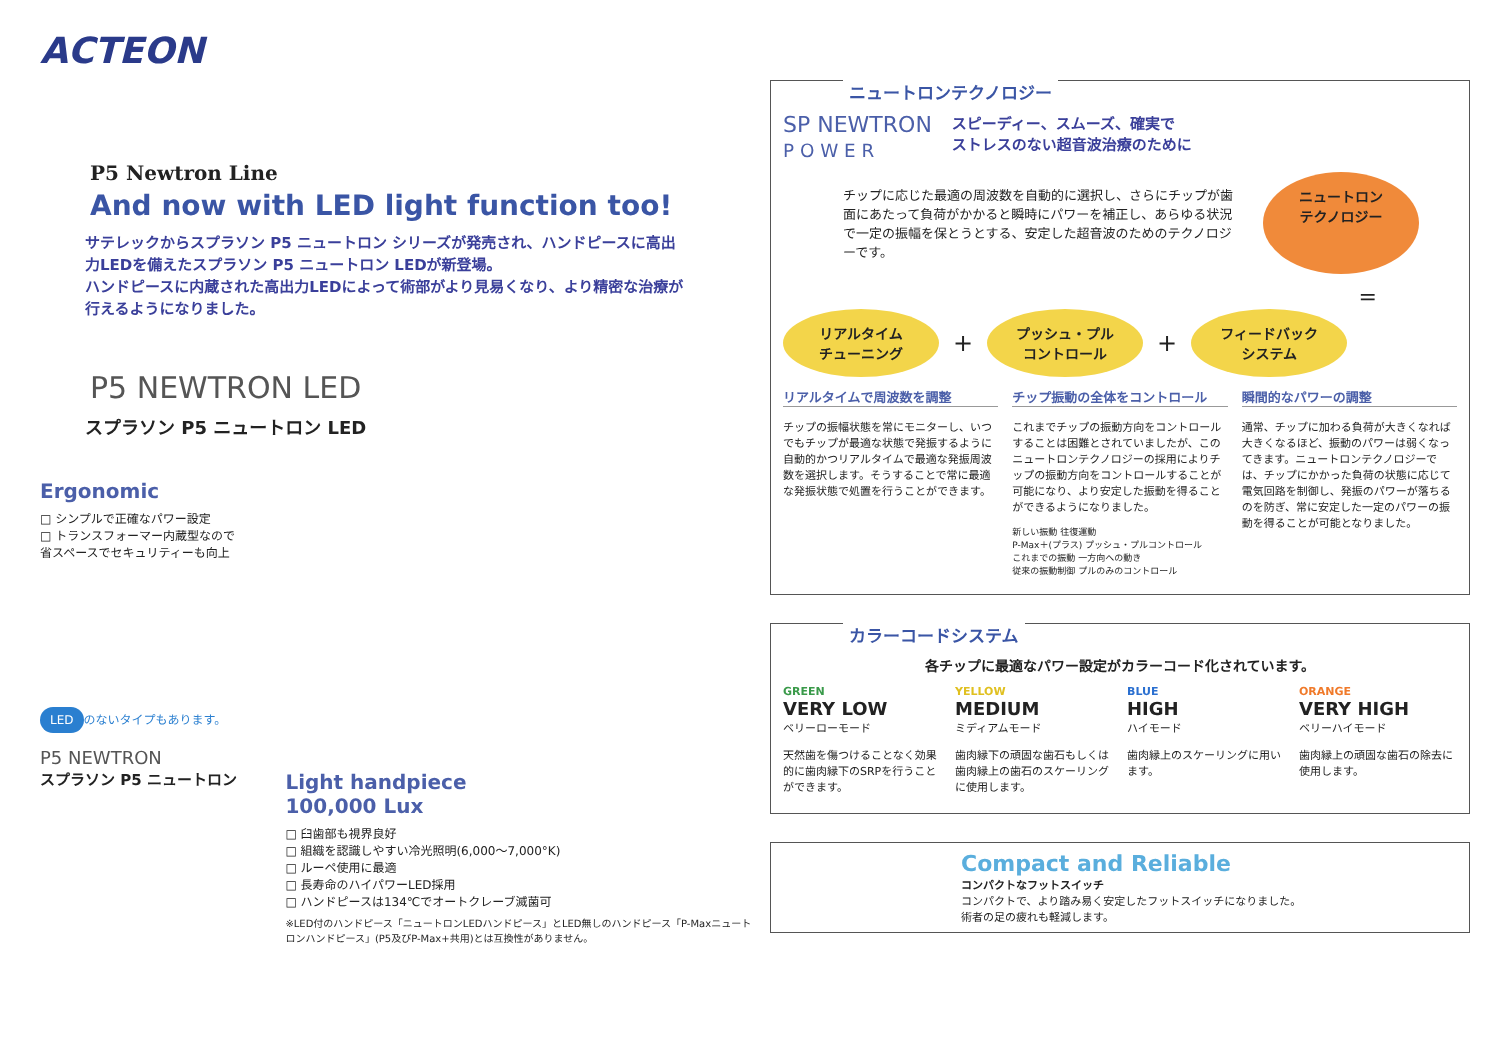ACTEON
P5 Newtron Line
And now with LED light function too!
サテレックからスプラソン P5 ニュートロン シリーズが発売され、ハンドピースに高出力LEDを備えたスプラソン P5 ニュートロン LEDが新登場。
ハンドピースに内蔵された高出力LEDによって術部がより見易くなり、より精密な治療が行えるようになりました。
P5 NEWTRON LED
スプラソン P5 ニュートロン LED
Ergonomic
□ シンプルで正確なパワー設定
□ トランスフォーマー内蔵型なので
省スペースでセキュリティーも向上
LED のないタイプもあります。
P5 NEWTRON
スプラソン P5 ニュートロン
Light handpiece
100,000 Lux
□ 臼歯部も視界良好
□ 組織を認識しやすい冷光照明(6,000〜7,000°K)
□ ルーペ使用に最適
□ 長寿命のハイパワーLED採用
□ ハンドピースは134℃でオートクレーブ滅菌可
※LED付のハンドピース「ニュートロンLEDハンドピース」とLED無しのハンドピース「P-Maxニュートロンハンドピース」(P5及びP-Max+共用)とは互換性がありません。
ニュートロンテクノロジー
SP NEWTRON
P O W E R
スピーディー、スムーズ、確実で
ストレスのない超音波治療のために
チップに応じた最適の周波数を自動的に選択し、さらにチップが歯面にあたって負荷がかかると瞬時にパワーを補正し、あらゆる状況で一定の振幅を保とうとする、安定した超音波のためのテクノロジーです。
ニュートロン
テクノロジー
=
リアルタイム
チューニング
+
プッシュ・プル
コントロール
+
フィードバック
システム
リアルタイムで周波数を調整
チップの振幅状態を常にモニターし、いつでもチップが最適な状態で発振するように自動的かつリアルタイムで最適な発振周波数を選択します。そうすることで常に最適な発振状態で処置を行うことができます。
チップ振動の全体をコントロール
これまでチップの振動方向をコントロールすることは困難とされていましたが、このニュートロンテクノロジーの採用によりチップの振動方向をコントロールすることが可能になり、より安定した振動を得ることができるようになりました。
新しい振動 往復運動
P-Max＋(プラス) プッシュ・プルコントロール
これまでの振動 一方向への動き
従来の振動制御 プルのみのコントロール
瞬間的なパワーの調整
通常、チップに加わる負荷が大きくなれば大きくなるほど、振動のパワーは弱くなってきます。ニュートロンテクノロジーでは、チップにかかった負荷の状態に応じて電気回路を制御し、発振のパワーが落ちるのを防ぎ、常に安定した一定のパワーの振動を得ることが可能となりました。
カラーコードシステム
各チップに最適なパワー設定がカラーコード化されています。
GREEN
VERY LOW
ベリーローモード
天然歯を傷つけることなく効果的に歯肉縁下のSRPを行うことができます。
YELLOW
MEDIUM
ミディアムモード
歯肉縁下の頑固な歯石もしくは歯肉縁上の歯石のスケーリングに使用します。
BLUE
HIGH
ハイモード
歯肉縁上のスケーリングに用います。
ORANGE
VERY HIGH
ベリーハイモード
歯肉縁上の頑固な歯石の除去に使用します。
Compact and Reliable
コンパクトなフットスイッチ
コンパクトで、より踏み易く安定したフットスイッチになりました。
術者の足の疲れも軽減します。